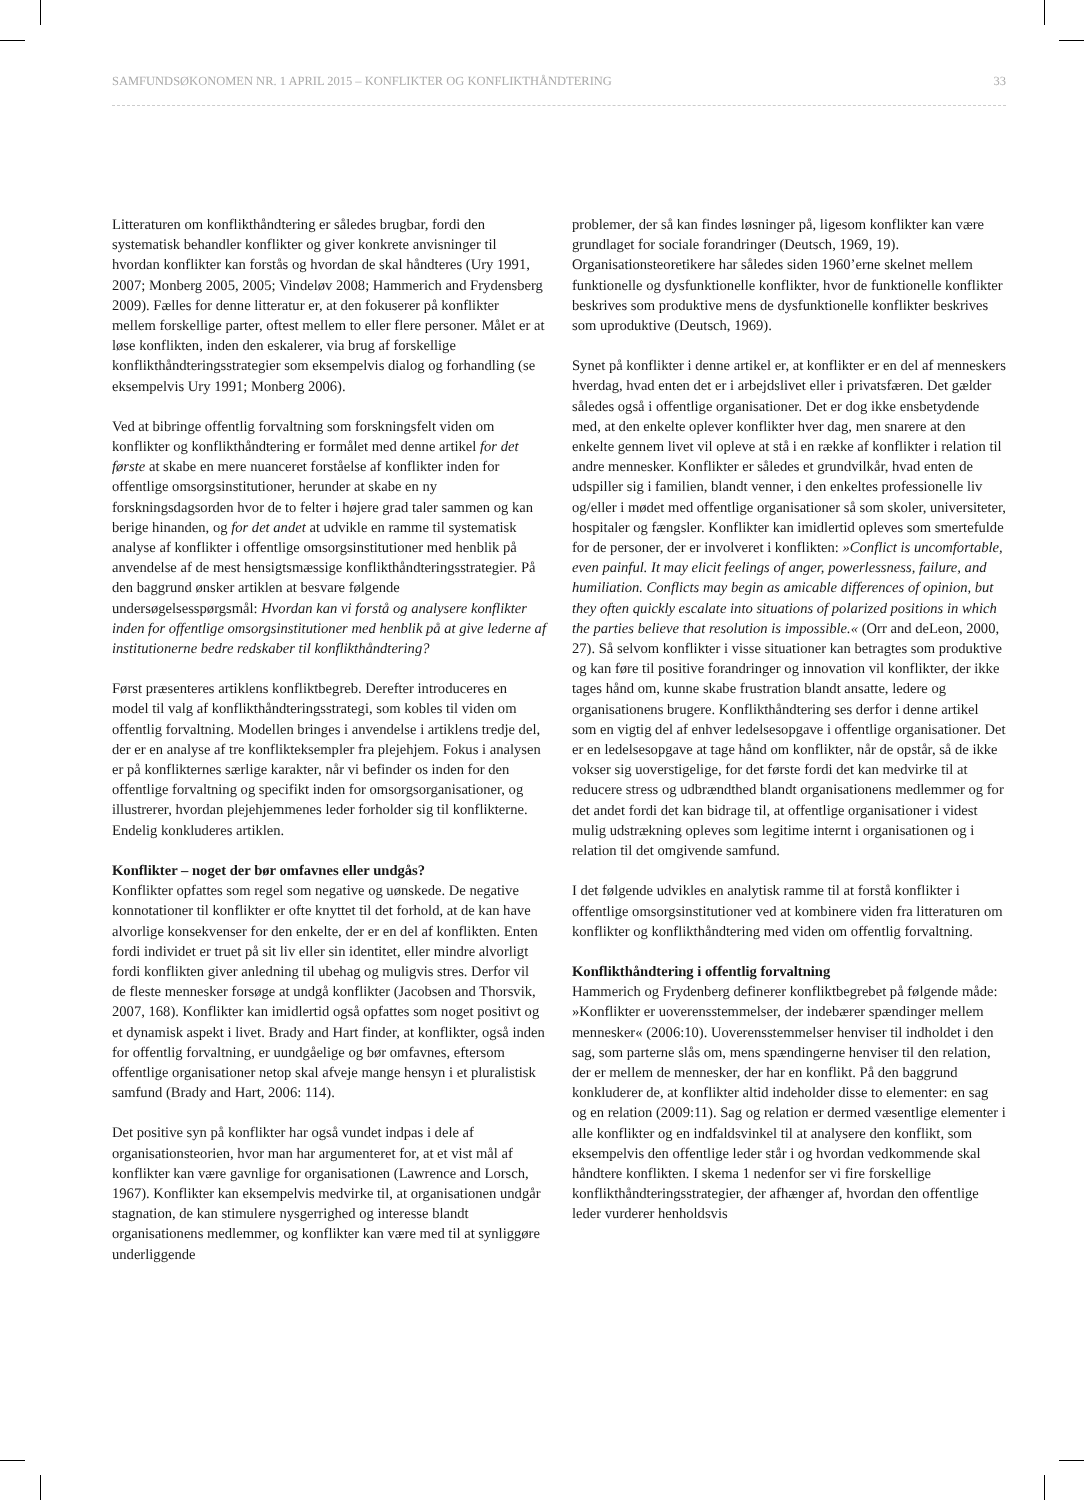SAMFUNDSØKONOMEN NR. 1 APRIL 2015 – KONFLIKTER OG KONFLIKTHÅNDTERING 33
Litteraturen om konflikthåndtering er således brugbar, fordi den systematisk behandler konflikter og giver konkrete anvisninger til hvordan konflikter kan forstås og hvordan de skal håndteres (Ury 1991, 2007; Monberg 2005, 2005; Vindeløv 2008; Hammerich and Frydensberg 2009). Fælles for denne litteratur er, at den fokuserer på konflikter mellem forskellige parter, oftest mellem to eller flere personer. Målet er at løse konflikten, inden den eskalerer, via brug af forskellige konflikthåndteringsstrategier som eksempelvis dialog og forhandling (se eksempelvis Ury 1991; Monberg 2006).
Ved at bibringe offentlig forvaltning som forskningsfelt viden om konflikter og konflikthåndtering er formålet med denne artikel for det første at skabe en mere nuanceret forståelse af konflikter inden for offentlige omsorgsinstitutioner, herunder at skabe en ny forskningsdagsorden hvor de to felter i højere grad taler sammen og kan berige hinanden, og for det andet at udvikle en ramme til systematisk analyse af konflikter i offentlige omsorgsinstitutioner med henblik på anvendelse af de mest hensigtsmæssige konflikthåndteringsstrategier. På den baggrund ønsker artiklen at besvare følgende undersøgelsesspørgsmål: Hvordan kan vi forstå og analysere konflikter inden for offentlige omsorgsinstitutioner med henblik på at give lederne af institutionerne bedre redskaber til konflikthåndtering?
Først præsenteres artiklens konfliktbegreb. Derefter introduceres en model til valg af konflikthåndteringsstrategi, som kobles til viden om offentlig forvaltning. Modellen bringes i anvendelse i artiklens tredje del, der er en analyse af tre konflikteksempler fra plejehjem. Fokus i analysen er på konflikternes særlige karakter, når vi befinder os inden for den offentlige forvaltning og specifikt inden for omsorgsorganisationer, og illustrerer, hvordan plejehjemmenes leder forholder sig til konflikterne. Endelig konkluderes artiklen.
Konflikter – noget der bør omfavnes eller undgås?
Konflikter opfattes som regel som negative og uønskede. De negative konnotationer til konflikter er ofte knyttet til det forhold, at de kan have alvorlige konsekvenser for den enkelte, der er en del af konflikten. Enten fordi individet er truet på sit liv eller sin identitet, eller mindre alvorligt fordi konflikten giver anledning til ubehag og muligvis stres. Derfor vil de fleste mennesker forsøge at undgå konflikter (Jacobsen and Thorsvik, 2007, 168). Konflikter kan imidlertid også opfattes som noget positivt og et dynamisk aspekt i livet. Brady and Hart finder, at konflikter, også inden for offentlig forvaltning, er uundgåelige og bør omfavnes, eftersom offentlige organisationer netop skal afveje mange hensyn i et pluralistisk samfund (Brady and Hart, 2006: 114).
Det positive syn på konflikter har også vundet indpas i dele af organisationsteorien, hvor man har argumenteret for, at et vist mål af konflikter kan være gavnlige for organisationen (Lawrence and Lorsch, 1967). Konflikter kan eksempelvis medvirke til, at organisationen undgår stagnation, de kan stimulere nysgerrighed og interesse blandt organisationens medlemmer, og konflikter kan være med til at synliggøre underliggende
problemer, der så kan findes løsninger på, ligesom konflikter kan være grundlaget for sociale forandringer (Deutsch, 1969, 19). Organisationsteoretikere har således siden 1960’erne skelnet mellem funktionelle og dysfunktionelle konflikter, hvor de funktionelle konflikter beskrives som produktive mens de dysfunktionelle konflikter beskrives som uproduktive (Deutsch, 1969).
Synet på konflikter i denne artikel er, at konflikter er en del af menneskers hverdag, hvad enten det er i arbejdslivet eller i privatsfæren. Det gælder således også i offentlige organisationer. Det er dog ikke ensbetydende med, at den enkelte oplever konflikter hver dag, men snarere at den enkelte gennem livet vil opleve at stå i en række af konflikter i relation til andre mennesker. Konflikter er således et grundvilkår, hvad enten de udspiller sig i familien, blandt venner, i den enkeltes professionelle liv og/eller i mødet med offentlige organisationer så som skoler, universiteter, hospitaler og fængsler. Konflikter kan imidlertid opleves som smertefulde for de personer, der er involveret i konflikten: »Conflict is uncomfortable, even painful. It may elicit feelings of anger, powerlessness, failure, and humiliation. Conflicts may begin as amicable differences of opinion, but they often quickly escalate into situations of polarized positions in which the parties believe that resolution is impossible.« (Orr and deLeon, 2000, 27). Så selvom konflikter i visse situationer kan betragtes som produktive og kan føre til positive forandringer og innovation vil konflikter, der ikke tages hånd om, kunne skabe frustration blandt ansatte, ledere og organisationens brugere. Konflikthåndtering ses derfor i denne artikel som en vigtig del af enhver ledelsesopgave i offentlige organisationer. Det er en ledelsesopgave at tage hånd om konflikter, når de opstår, så de ikke vokser sig uoverstigelige, for det første fordi det kan medvirke til at reducere stress og udbrændthed blandt organisationens medlemmer og for det andet fordi det kan bidrage til, at offentlige organisationer i videst mulig udstrækning opleves som legitime internt i organisationen og i relation til det omgivende samfund.
I det følgende udvikles en analytisk ramme til at forstå konflikter i offentlige omsorgsinstitutioner ved at kombinere viden fra litteraturen om konflikter og konflikthåndtering med viden om offentlig forvaltning.
Konflikthåndtering i offentlig forvaltning
Hammerich og Frydenberg definerer konfliktbegrebet på følgende måde: »Konflikter er uoverensstemmelser, der indebærer spændinger mellem mennesker« (2006:10). Uoverensstemmelser henviser til indholdet i den sag, som parterne slås om, mens spændingerne henviser til den relation, der er mellem de mennesker, der har en konflikt. På den baggrund konkluderer de, at konflikter altid indeholder disse to elementer: en sag og en relation (2009:11). Sag og relation er dermed væsentlige elementer i alle konflikter og en indfaldsvinkel til at analysere den konflikt, som eksempelvis den offentlige leder står i og hvordan vedkommende skal håndtere konflikten. I skema 1 nedenfor ser vi fire forskellige konflikthåndteringsstrategier, der afhænger af, hvordan den offentlige leder vurderer henholdsvis